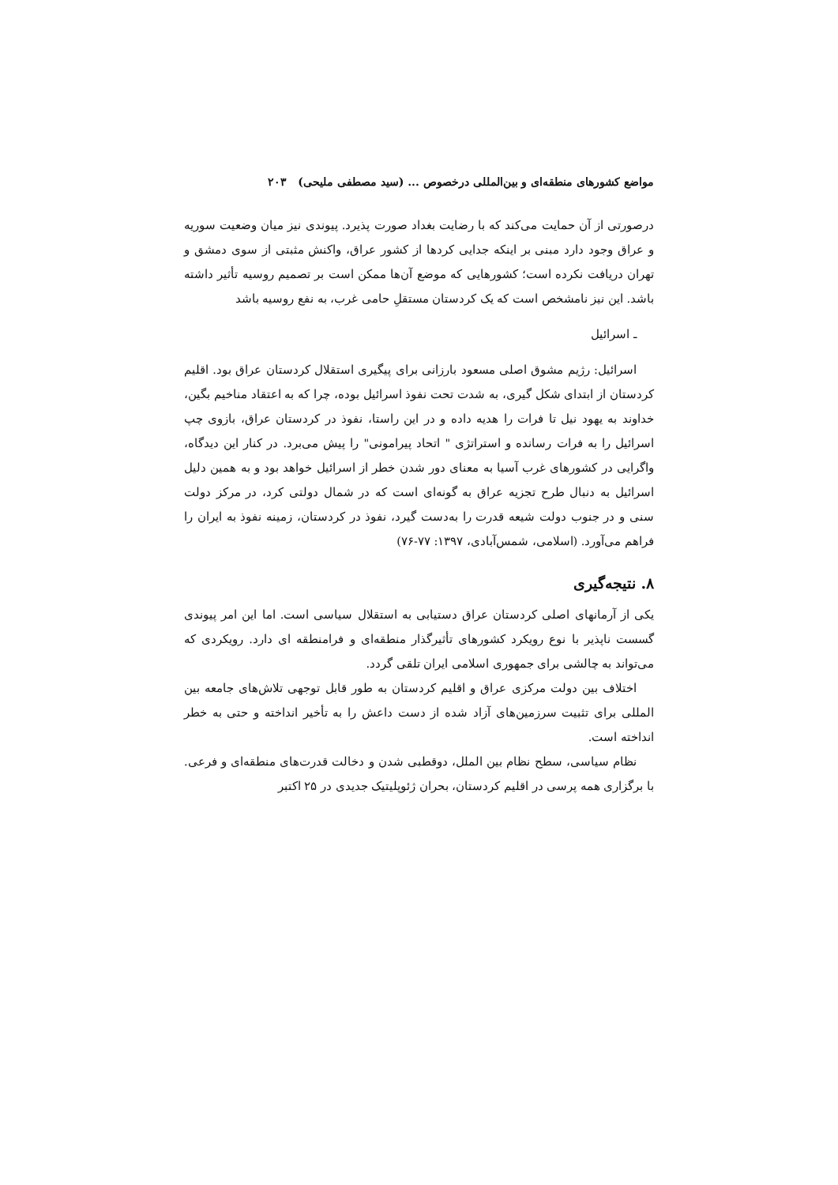مواضع کشورهای منطقه‌ای و بین‌المللی درخصوص ... (سید مصطفی ملیحی) ۲۰۳
درصورتی از آن حمایت می‌کند که با رضایت بغداد صورت پذیرد. پیوندی نیز میان وضعیت سوریه و عراق وجود دارد مبنی بر اینکه جدایی کردها از کشور عراق، واکنش مثبتی از سوی دمشق و تهران دریافت نکرده است؛ کشورهایی که موضع آن‌ها ممکن است بر تصمیم روسیه تأثیر داشته باشد. این نیز نامشخص است که یک کردستان مستقلِ حامی غرب، به نفع روسیه باشد
ـ اسرائیل
اسرائیل: رژیم مشوق اصلی مسعود بارزانی برای پیگیری استقلال کردستان عراق بود. اقلیم کردستان از ابتدای شکل گیری، به شدت تحت نفوذ اسرائیل بوده، چرا که به اعتقاد مناخیم بگین، خداوند به یهود نیل تا فرات را هدیه داده و در این راستا، نفوذ در کردستان عراق، بازوی چپ اسرائیل را به فرات رسانده و استراتژی " اتحاد پیرامونی" را پیش می‌برد. در کنار این دیدگاه، واگرایی در کشورهای غرب آسیا به معنای دور شدن خطر از اسرائیل خواهد بود و به همین دلیل اسرائیل به دنبال طرح تجزیه عراق به گونه‌ای است که در شمال دولتی کرد، در مرکز دولت سنی و در جنوب دولت شیعه قدرت را به‌دست گیرد، نفوذ در کردستان، زمینه نفوذ به ایران را فراهم می‌آورد. (اسلامی، شمس‌آبادی، ۱۳۹۷: ۷۷-۷۶)
۸. نتیجه‌گیری
یکی از آرمانهای اصلی کردستان عراق دستیابی به استقلال سیاسی است. اما این امر پیوندی گسست ناپذیر با نوع رویکرد کشورهای تأثیرگذار منطقه‌ای و فرامنطقه ای دارد. رویکردی که می‌تواند به چالشی برای جمهوری اسلامی ایران تلقی گردد.
اختلاف بین دولت مرکزی عراق و اقلیم کردستان به طور قابل توجهی تلاش‌های جامعه بین المللی برای تثبیت سرزمین‌های آزاد شده از دست داعش را به تأخیر انداخته و حتی به خطر انداخته است.
نظام سیاسی، سطح نظام بین الملل، دوقطبی شدن و دخالت قدرت‌های منطقه‌ای و فرعی. با برگزاری همه پرسی در اقلیم کردستان، بحران ژئوپلیتیک جدیدی در ۲۵ اکتبر